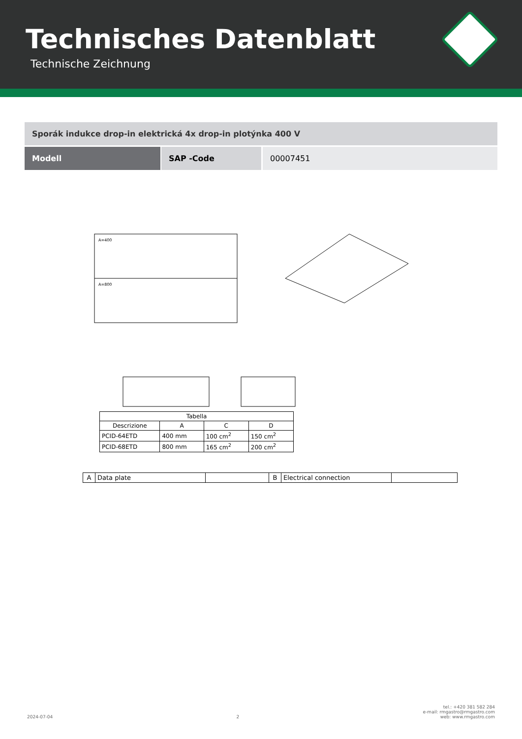Technisches Datenblatt
Technische Zeichnung
Sporák indukce drop-in elektrická 4x drop-in plotýnka 400 V
Modell SAP -Code 00007451
A=400
A=800
| Tabella | | | |
| --- | --- | --- | --- |
| Descrizione | A | C | D |
| PCID-64ETD | 400 mm | 100 cm<sup>2</sup> | 150 cm<sup>2</sup> |
| PCID-68ETD | 800 mm | 165 cm<sup>2</sup> | 200 cm<sup>2</sup> |
| A | Data plate | | B | Electrical connection | |
2024-07-04 2 tel.: +420 381 582 284
e-mail: rmgastro@rmgastro.com
web: www.rmgastro.com